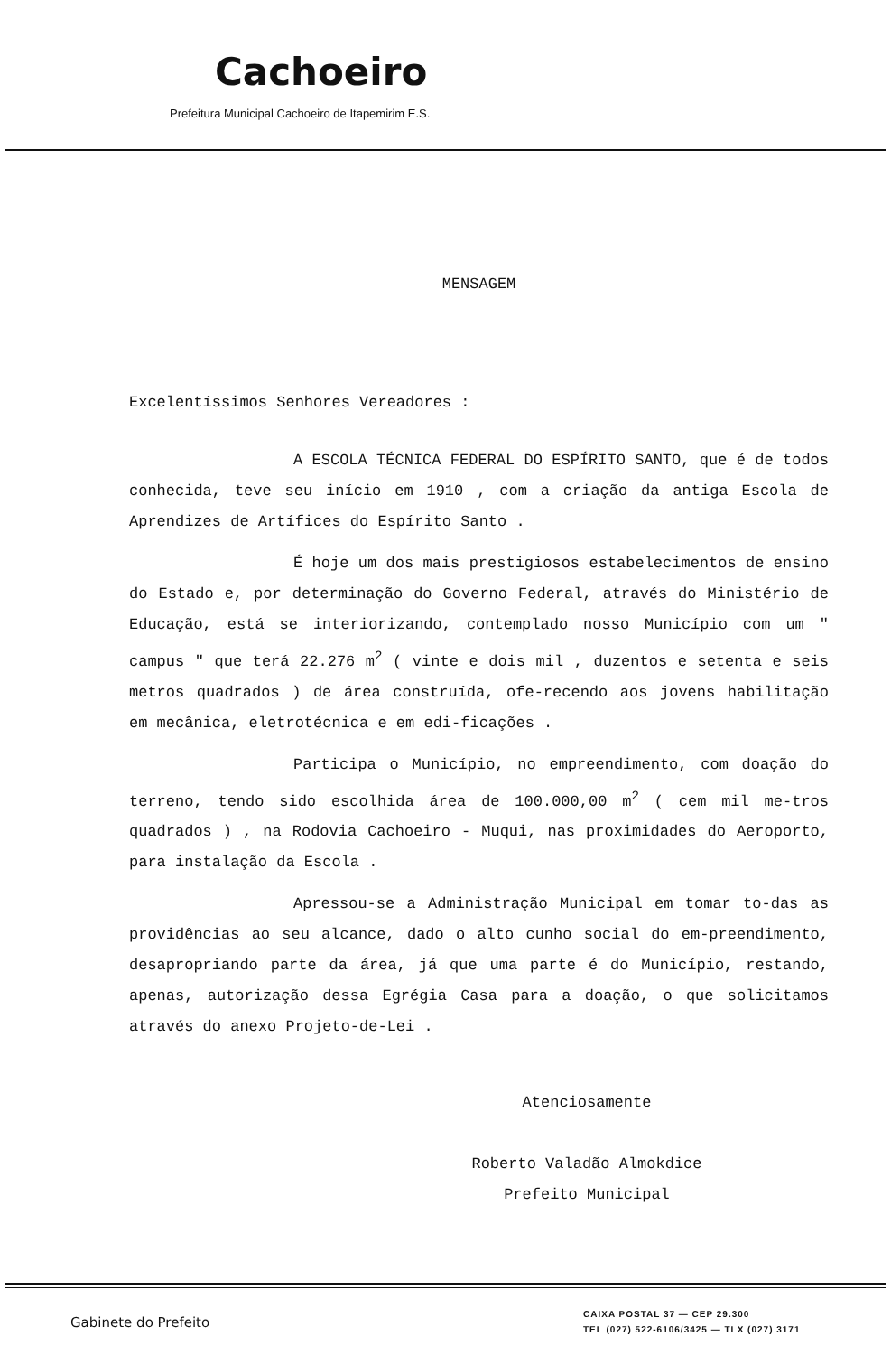Cachoeiro
Prefeitura Municipal Cachoeiro de Itapemirim E.S.
MENSAGEM
Excelentíssimos Senhores Vereadores :
A ESCOLA TÉCNICA FEDERAL DO ESPÍRITO SANTO, que é de todos conhecida, teve seu início em 1910 , com a criação da antiga Escola de Aprendizes de Artífices do Espírito Santo .
É hoje um dos mais prestigiosos estabelecimentos de ensino do Estado e, por determinação do Governo Federal, através do Ministério de Educação, está se interiorizando, contemplado nosso Município com um " campus " que terá 22.276 m<sup>2</sup> ( vinte e dois mil , duzentos e setenta e seis metros quadrados ) de área construída, ofe-recendo aos jovens habilitação em mecânica, eletrotécnica e em edi-ficações .
Participa o Município, no empreendimento, com doação do terreno, tendo sido escolhida área de 100.000,00 m<sup>2</sup> ( cem mil me-tros quadrados ) , na Rodovia Cachoeiro - Muqui, nas proximidades do Aeroporto, para instalação da Escola .
Apressou-se a Administração Municipal em tomar to-das as providências ao seu alcance, dado o alto cunho social do em-preendimento, desapropriando parte da área, já que uma parte é do Município, restando, apenas, autorização dessa Egrégia Casa para a doação, o que solicitamos através do anexo Projeto-de-Lei .
Atenciosamente
Roberto Valadão Almokdice
Prefeito Municipal
Gabinete do Prefeito
CAIXA POSTAL 37 — CEP 29.300
TEL (027) 522-6106/3425 — TLX (027) 3171